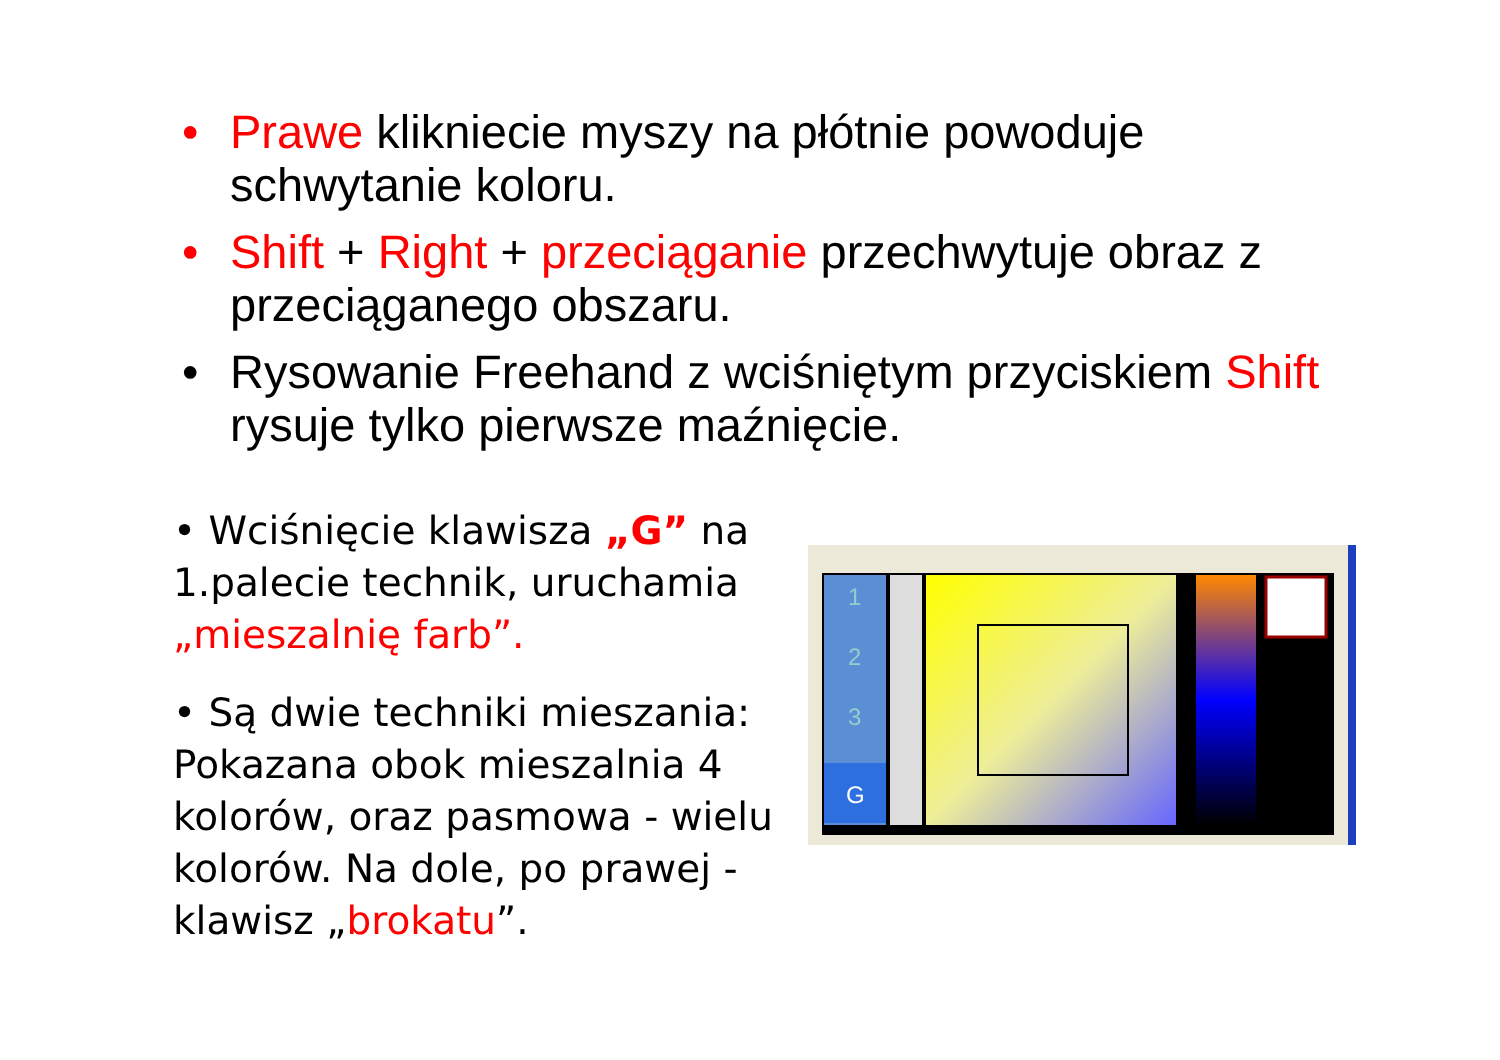• Prawe klikniecie myszy na płótnie powoduje schwytanie koloru.
• Shift + Right + przeciąganie przechwytuje obraz z przeciąganego obszaru.
• Rysowanie Freehand z wciśniętym przyciskiem Shift rysuje tylko pierwsze maźnięcie.
• Wciśnięcie klawisza „G” na 1.palecie technik, uruchamia „mieszalnię farb”.
• Są dwie techniki mieszania: Pokazana obok mieszalnia 4 kolorów, oraz pasmowa - wielu kolorów. Na dole, po prawej - klawisz „brokatu”.
1
2
3
G